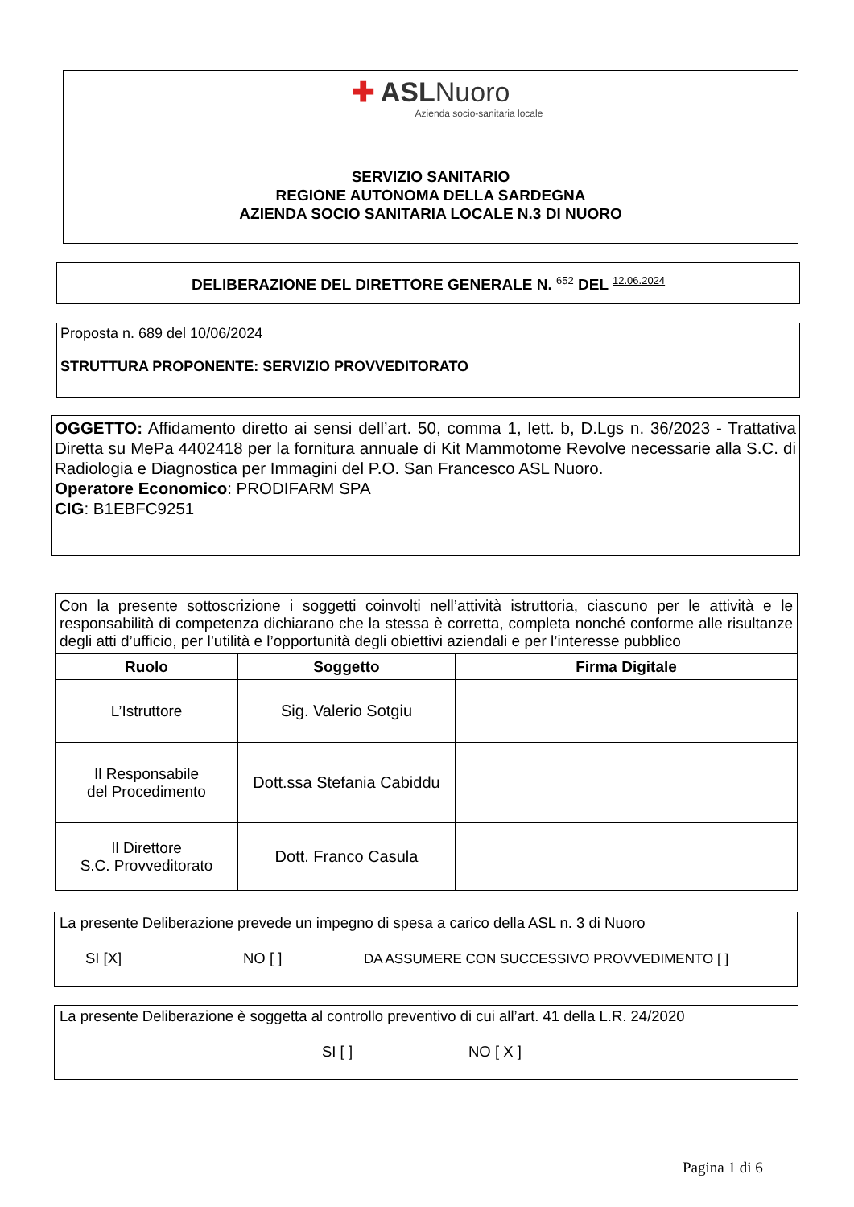✚ ASLNuoro
Azienda socio-sanitaria locale
SERVIZIO SANITARIO
REGIONE AUTONOMA DELLA SARDEGNA
AZIENDA SOCIO SANITARIA LOCALE N.3 DI NUORO
DELIBERAZIONE DEL DIRETTORE GENERALE N. <sup>652</sup> DEL <sup>12.06.2024</sup>
Proposta n. 689 del 10/06/2024
STRUTTURA PROPONENTE: SERVIZIO PROVVEDITORATO
OGGETTO: Affidamento diretto ai sensi dell’art. 50, comma 1, lett. b, D.Lgs n. 36/2023 - Trattativa Diretta su MePa 4402418 per la fornitura annuale di Kit Mammotome Revolve necessarie alla S.C. di Radiologia e Diagnostica per Immagini del P.O. San Francesco ASL Nuoro.
Operatore Economico: PRODIFARM SPA
CIG: B1EBFC9251
| Con la presente sottoscrizione i soggetti coinvolti nell’attività istruttoria, ciascuno per le attività e le responsabilità di competenza dichiarano che la stessa è corretta, completa nonché conforme alle risultanze degli atti d’ufficio, per l’utilità e l’opportunità degli obiettivi aziendali e per l’interesse pubblico | | |
| Ruolo | Soggetto | Firma Digitale |
| L’Istruttore | Sig. Valerio Sotgiu | |
| Il Responsabile del Procedimento | Dott.ssa Stefania Cabiddu | |
| Il Direttore S.C. Provveditorato | Dott. Franco Casula | |
La presente Deliberazione prevede un impegno di spesa a carico della ASL n. 3 di Nuoro
SI [X] NO [ ] DA ASSUMERE CON SUCCESSIVO PROVVEDIMENTO [ ]
La presente Deliberazione è soggetta al controllo preventivo di cui all’art. 41 della L.R. 24/2020
SI [ ] NO [ X ]
Pagina 1 di 6